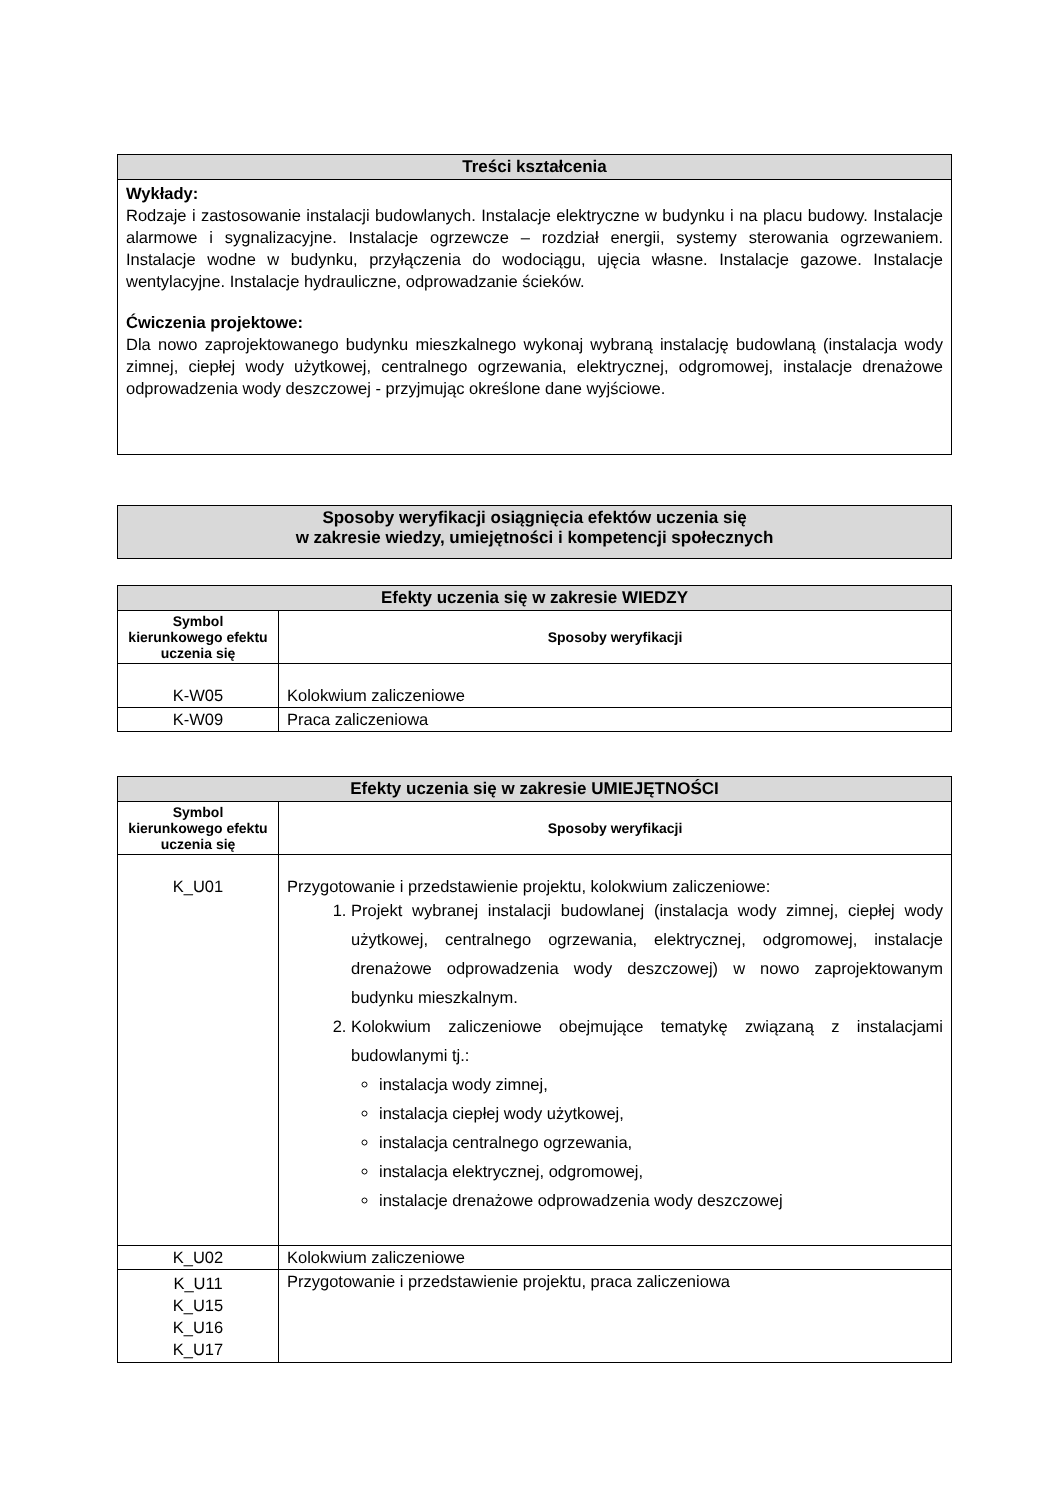| Treści kształcenia |
| --- |
| Wykłady: Rodzaje i zastosowanie instalacji budowlanych. Instalacje elektryczne w budynku i na placu budowy. Instalacje alarmowe i sygnalizacyjne. Instalacje ogrzewcze – rozdział energii, systemy sterowania ogrzewaniem. Instalacje wodne w budynku, przyłączenia do wodociągu, ujęcia własne. Instalacje gazowe. Instalacje wentylacyjne. Instalacje hydrauliczne, odprowadzanie ścieków. Ćwiczenia projektowe: Dla nowo zaprojektowanego budynku mieszkalnego wykonaj wybraną instalację budowlaną (instalacja wody zimnej, ciepłej wody użytkowej, centralnego ogrzewania, elektrycznej, odgromowej, instalacje drenażowe odprowadzenia wody deszczowej - przyjmując określone dane wyjściowe. |
| Sposoby weryfikacji osiągnięcia efektów uczenia się w zakresie wiedzy, umiejętności i kompetencji społecznych |
| --- |
| Efekty uczenia się w zakresie WIEDZY | |
| --- | --- |
| Symbol kierunkowego efektu uczenia się | Sposoby weryfikacji |
| K-W05 | Kolokwium zaliczeniowe |
| K-W09 | Praca zaliczeniowa |
| Efekty uczenia się w zakresie UMIEJĘTNOŚCI | |
| --- | --- |
| Symbol kierunkowego efektu uczenia się | Sposoby weryfikacji |
| K_U01 | Przygotowanie i przedstawienie projektu, kolokwium zaliczeniowe: 1. Projekt wybranej instalacji budowlanej (instalacja wody zimnej, ciepłej wody użytkowej, centralnego ogrzewania, elektrycznej, odgromowej, instalacje drenażowe odprowadzenia wody deszczowej) w nowo zaprojektowanym budynku mieszkalnym. 2. Kolokwium zaliczeniowe obejmujące tematykę związaną z instalacjami budowlanymi tj.: instalacja wody zimnej, instalacja ciepłej wody użytkowej, instalacja centralnego ogrzewania, instalacja elektrycznej, odgromowej, instalacje drenażowe odprowadzenia wody deszczowej |
| K_U02 | Kolokwium zaliczeniowe |
| K_U11 K_U15 K_U16 K_U17 | Przygotowanie i przedstawienie projektu, praca zaliczeniowa |